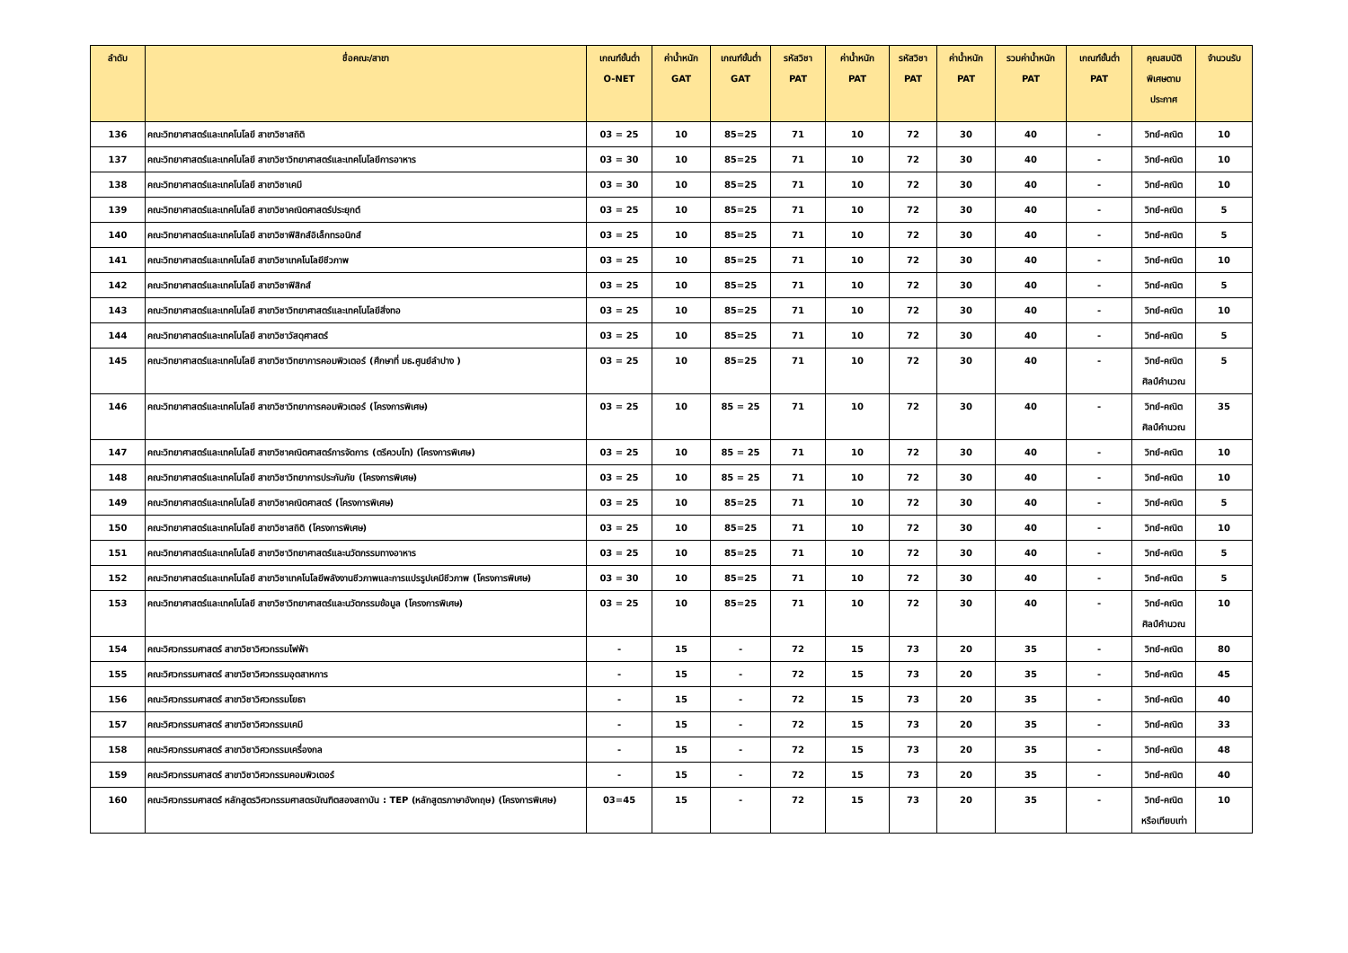| ลำดับ | ชื่อคณะ/สาขา | เกณฑ์ขั้นต่ำ O-NET | ค่าน้ำหนัก GAT | เกณฑ์ขั้นต่ำ GAT | รหัสวิชา PAT | ค่าน้ำหนัก PAT | รหัสวิชา PAT | ค่าน้ำหนัก PAT | รวมค่าน้ำหนัก PAT | เกณฑ์ขั้นต่ำ PAT | คุณสมบัติ พิเศษตาม ประกาศ | จำนวนรับ |
| --- | --- | --- | --- | --- | --- | --- | --- | --- | --- | --- | --- | --- |
| 136 | คณะวิทยาศาสตร์และเทคโนโลยี สาขาวิชาสถิติ | 03 = 25 | 10 | 85=25 | 71 | 10 | 72 | 30 | 40 | - | วิทย์-คณิต | 10 |
| 137 | คณะวิทยาศาสตร์และเทคโนโลยี สาขาวิชาวิทยาศาสตร์และเทคโนโลยีการอาหาร | 03 = 30 | 10 | 85=25 | 71 | 10 | 72 | 30 | 40 | - | วิทย์-คณิต | 10 |
| 138 | คณะวิทยาศาสตร์และเทคโนโลยี สาขาวิชาเคมี | 03 = 30 | 10 | 85=25 | 71 | 10 | 72 | 30 | 40 | - | วิทย์-คณิต | 10 |
| 139 | คณะวิทยาศาสตร์และเทคโนโลยี สาขาวิชาคณิตศาสตร์ประยุกต์ | 03 = 25 | 10 | 85=25 | 71 | 10 | 72 | 30 | 40 | - | วิทย์-คณิต | 5 |
| 140 | คณะวิทยาศาสตร์และเทคโนโลยี สาขาวิชาฟิสิกส์อิเล็กทรอนิกส์ | 03 = 25 | 10 | 85=25 | 71 | 10 | 72 | 30 | 40 | - | วิทย์-คณิต | 5 |
| 141 | คณะวิทยาศาสตร์และเทคโนโลยี สาขาวิชาเทคโนโลยีชีวภาพ | 03 = 25 | 10 | 85=25 | 71 | 10 | 72 | 30 | 40 | - | วิทย์-คณิต | 10 |
| 142 | คณะวิทยาศาสตร์และเทคโนโลยี สาขาวิชาฟิสิกส์ | 03 = 25 | 10 | 85=25 | 71 | 10 | 72 | 30 | 40 | - | วิทย์-คณิต | 5 |
| 143 | คณะวิทยาศาสตร์และเทคโนโลยี สาขาวิชาวิทยาศาสตร์และเทคโนโลยีสิ่งทอ | 03 = 25 | 10 | 85=25 | 71 | 10 | 72 | 30 | 40 | - | วิทย์-คณิต | 10 |
| 144 | คณะวิทยาศาสตร์และเทคโนโลยี สาขาวิชาวัสดุศาสตร์ | 03 = 25 | 10 | 85=25 | 71 | 10 | 72 | 30 | 40 | - | วิทย์-คณิต | 5 |
| 145 | คณะวิทยาศาสตร์และเทคโนโลยี สาขาวิชาวิทยาการคอมพิวเตอร์ (ศึกษาที่ มธ.ศูนย์ลำปาง ) | 03 = 25 | 10 | 85=25 | 71 | 10 | 72 | 30 | 40 | - | วิทย์-คณิต ศิลป์คำนวณ | 5 |
| 146 | คณะวิทยาศาสตร์และเทคโนโลยี สาขาวิชาวิทยาการคอมพิวเตอร์ (โครงการพิเศษ) | 03 = 25 | 10 | 85 = 25 | 71 | 10 | 72 | 30 | 40 | - | วิทย์-คณิต ศิลป์คำนวณ | 35 |
| 147 | คณะวิทยาศาสตร์และเทคโนโลยี สาขาวิชาคณิตศาสตร์การจัดการ (ตรีควบโท) (โครงการพิเศษ) | 03 = 25 | 10 | 85 = 25 | 71 | 10 | 72 | 30 | 40 | - | วิทย์-คณิต | 10 |
| 148 | คณะวิทยาศาสตร์และเทคโนโลยี สาขาวิชาวิทยาการประกันภัย (โครงการพิเศษ) | 03 = 25 | 10 | 85 = 25 | 71 | 10 | 72 | 30 | 40 | - | วิทย์-คณิต | 10 |
| 149 | คณะวิทยาศาสตร์และเทคโนโลยี สาขาวิชาคณิตศาสตร์ (โครงการพิเศษ) | 03 = 25 | 10 | 85=25 | 71 | 10 | 72 | 30 | 40 | - | วิทย์-คณิต | 5 |
| 150 | คณะวิทยาศาสตร์และเทคโนโลยี สาขาวิชาสถิติ (โครงการพิเศษ) | 03 = 25 | 10 | 85=25 | 71 | 10 | 72 | 30 | 40 | - | วิทย์-คณิต | 10 |
| 151 | คณะวิทยาศาสตร์และเทคโนโลยี สาขาวิชาวิทยาศาสตร์และนวัตกรรมทางอาหาร | 03 = 25 | 10 | 85=25 | 71 | 10 | 72 | 30 | 40 | - | วิทย์-คณิต | 5 |
| 152 | คณะวิทยาศาสตร์และเทคโนโลยี สาขาวิชาเทคโนโลยีพลังงานชีวภาพและการแปรรูปเคมีชีวภาพ (โครงการพิเศษ) | 03 = 30 | 10 | 85=25 | 71 | 10 | 72 | 30 | 40 | - | วิทย์-คณิต | 5 |
| 153 | คณะวิทยาศาสตร์และเทคโนโลยี สาขาวิชาวิทยาศาสตร์และนวัตกรรมข้อมูล (โครงการพิเศษ) | 03 = 25 | 10 | 85=25 | 71 | 10 | 72 | 30 | 40 | - | วิทย์-คณิต ศิลป์คำนวณ | 10 |
| 154 | คณะวิศวกรรมศาสตร์ สาขาวิชาวิศวกรรมไฟฟ้า | - | 15 | - | 72 | 15 | 73 | 20 | 35 | - | วิทย์-คณิต | 80 |
| 155 | คณะวิศวกรรมศาสตร์ สาขาวิชาวิศวกรรมอุตสาหการ | - | 15 | - | 72 | 15 | 73 | 20 | 35 | - | วิทย์-คณิต | 45 |
| 156 | คณะวิศวกรรมศาสตร์ สาขาวิชาวิศวกรรมโยธา | - | 15 | - | 72 | 15 | 73 | 20 | 35 | - | วิทย์-คณิต | 40 |
| 157 | คณะวิศวกรรมศาสตร์ สาขาวิชาวิศวกรรมเคมี | - | 15 | - | 72 | 15 | 73 | 20 | 35 | - | วิทย์-คณิต | 33 |
| 158 | คณะวิศวกรรมศาสตร์ สาขาวิชาวิศวกรรมเครื่องกล | - | 15 | - | 72 | 15 | 73 | 20 | 35 | - | วิทย์-คณิต | 48 |
| 159 | คณะวิศวกรรมศาสตร์ สาขาวิชาวิศวกรรมคอมพิวเตอร์ | - | 15 | - | 72 | 15 | 73 | 20 | 35 | - | วิทย์-คณิต | 40 |
| 160 | คณะวิศวกรรมศาสตร์ หลักสูตรวิศวกรรมศาสตรบัณฑิตสองสถาบัน : TEP (หลักสูตรภาษาอังกฤษ) (โครงการพิเศษ) | 03=45 | 15 | - | 72 | 15 | 73 | 20 | 35 | - | วิทย์-คณิต หรือเทียบเท่า | 10 |